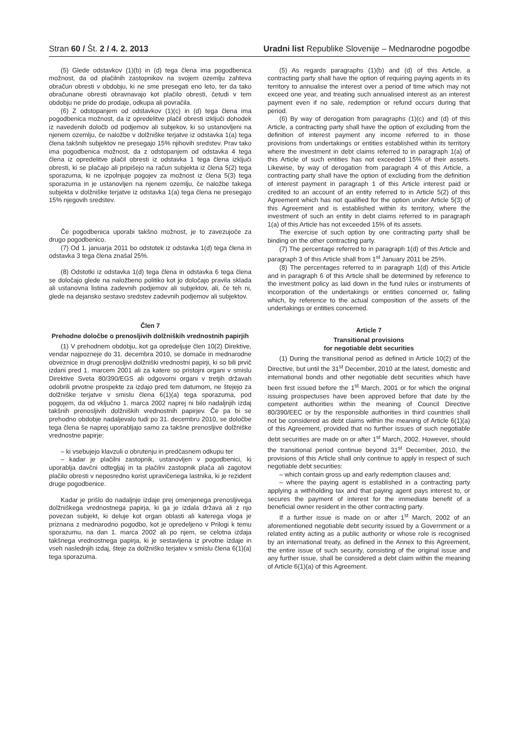Stran 60 / Št. 2 / 4. 2. 2013 Uradni list Republike Slovenije – Mednarodne pogodbe
(5) Glede odstavkov (1)(b) in (d) tega člena ima pogodbenica možnost, da od plačilnih zastopnikov na svojem ozemlju zahteva obračun obresti v obdobju, ki ne sme presegati eno leto, ter da tako obračunane obresti obravnavajo kot plačilo obresti, četudi v tem obdobju ne pride do prodaje, odkupa ali povračila.
(6) Z odstopanjem od odstavkov (1)(c) in (d) tega člena ima pogodbenica možnost, da iz opredelitve plačil obresti izključi dohodek iz navedenih določb od podjemov ali subjekov, ki so ustanovljeni na njenem ozemlju, če naložbe v dolžniške terjatve iz odstavka 1(a) tega člena takšnih subjektov ne presegajo 15% njihovih sredstev. Prav tako ima pogodbenica možnost, da z odstopanjem od odstavka 4 tega člena iz opredelitve plačil obresti iz odstavka 1 tega člena izključi obresti, ki se plačajo ali pripišejo na račun subjekta iz člena 5(2) tega sporazuma, ki ne izpolnjuje pogojev za možnost iz člena 5(3) tega sporazuma in je ustanovljen na njenem ozemlju, če naložbe takega subjekta v dolžniške terjatve iz odstavka 1(a) tega člena ne presegajo 15% njegovih sredstev.
Če pogodbenica uporabi takšno možnost, je to zavezujoče za drugo pogodbenico.
(7) Od 1. januarja 2011 bo odstotek iz odstavka 1(d) tega člena in odstavka 3 tega člena znašal 25%.
(8) Odstotki iz odstavka 1(d) tega člena in odstavka 6 tega člena se določajo glede na naložbeno politiko kot jo določajo pravila sklada ali ustanovna listina zadevnih podjemov ali subjektov, ali, če teh ni, glede na dejansko sestavo sredstev zadevnih podjemov ali subjektov.
Člen 7
Prehodne določbe o prenosljivih dolžniških vrednostnih papirjih
(1) V prehodnem obdobju, kot ga opredeljuje člen 10(2) Direktive, vendar najpozneje do 31. decembra 2010, se domače in mednarodne obveznice in drugi prenosljivi dolžniški vrednostni papirji, ki so bili prvič izdani pred 1. marcem 2001 ali za katere so pristojni organi v smislu Direktive Sveta 80/390/EGS ali odgovorni organi v tretjih državah odobrili prvotne prospekte za izdajo pred tem datumom, ne štejejo za dolžniške terjatve v smislu člena 6(1)(a) tega sporazuma, pod pogojem, da od vključno 1. marca 2002 naprej ni bilo nadaljnjih izdaj takšnih prenosljivih dolžniških vrednostnih papirjev. Če pa bi se prehodno obdobje nadaljevalo tudi po 31. decembru 2010, se določbe tega člena še naprej uporabljajo samo za takšne prenosljive dolžniške vrednostne papirje:
– ki vsebujejo klavzuli o obrutenju in predčasnem odkupu ter
– kadar je plačilni zastopnik, ustanovljen v pogodbenici, ki uporablja davčni odtegljaj in ta plačilni zastopnik plača ali zagotovi plačilo obresti v neposredno korist upravičenega lastnika, ki je rezident druge pogodbenice.
Kadar je prišlo do nadaljnje izdaje prej omenjenega prenosljivega dolžniškega vrednostnega papirja, ki ga je izdala država ali z njo povezan subjekt, ki deluje kot organ oblasti ali katerega vloga je priznana z mednarodno pogodbo, kot je opredeljeno v Prilogi k temu sporazumu, na dan 1. marca 2002 ali po njem, se celotna izdaja takšnega vrednostnega papirja, ki je sestavljena iz prvotne izdaje in vseh naslednjih izdaj, šteje za dolžniško terjatev v smislu člena 6(1)(a) tega sporazuma.
(5) As regards paragraphs (1)(b) and (d) of this Article, a contracting party shall have the option of requiring paying agents in its territory to annualise the interest over a period of time which may not exceed one year, and treating such annualised interest as an interest payment even if no sale, redemption or refund occurs during that period.
(6) By way of derogation from paragraphs (1)(c) and (d) of this Article, a contracting party shall have the option of excluding from the definition of interest payment any income referred to in those provisions from undertakings or entities established within its territory where the investment in debt claims referred to in paragraph 1(a) of this Article of such entities has not exceeded 15% of their assets. Likewise, by way of derogation from paragraph 4 of this Article, a contracting party shall have the option of excluding from the definition of interest payment in paragraph 1 of this Article interest paid or credited to an account of an entity referred to in Article 5(2) of this Agreement which has not qualified for the option under Article 5(3) of this Agreement and is established within its territory, where the investment of such an entity in debt claims referred to in paragraph 1(a) of this Article has not exceeded 15% of its assets.
The exercise of such option by one contracting party shall be binding on the other contracting party.
(7) The percentage referred to in paragraph 1(d) of this Article and paragraph 3 of this Article shall from 1<sup>st</sup> January 2011 be 25%.
(8) The percentages referred to in paragraph 1(d) of this Article and in paragraph 6 of this Article shall be determined by reference to the investment policy as laid down in the fund rules or instruments of incorporation of the undertakings or entities concerned or, failing which, by reference to the actual composition of the assets of the undertakings or entities concerned.
Article 7
Transitional provisions
for negotiable debt securities
(1) During the transitional period as defined in Article 10(2) of the Directive, but until the 31<sup>st</sup> December, 2010 at the latest, domestic and international bonds and other negotiable debt securities which have been first issued before the 1<sup>st</sup> March, 2001 or for which the original issuing prospectuses have been approved before that date by the competent authorities within the meaning of Council Directive 80/390/EEC or by the responsible authorities in third countries shall not be considered as debt claims within the meaning of Article 6(1)(a) of this Agreement, provided that no further issues of such negotiable debt securities are made on or after 1<sup>st</sup> March, 2002. However, should the transitional period continue beyond 31<sup>st</sup> December, 2010, the provisions of this Article shall only continue to apply in respect of such negotiable debt securities:
– which contain gross up and early redemption clauses and;
– where the paying agent is established in a contracting party applying a withholding tax and that paying agent pays interest to, or secures the payment of interest for the immediate benefit of a beneficial owner resident in the other contracting party.
If a further issue is made on or after 1<sup>st</sup> March, 2002 of an aforementioned negotiable debt security issued by a Government or a related entity acting as a public authority or whose role is recognised by an international treaty, as defined in the Annex to this Agreement, the entire issue of such security, consisting of the original issue and any further issue, shall be considered a debt claim within the meaning of Article 6(1)(a) of this Agreement.